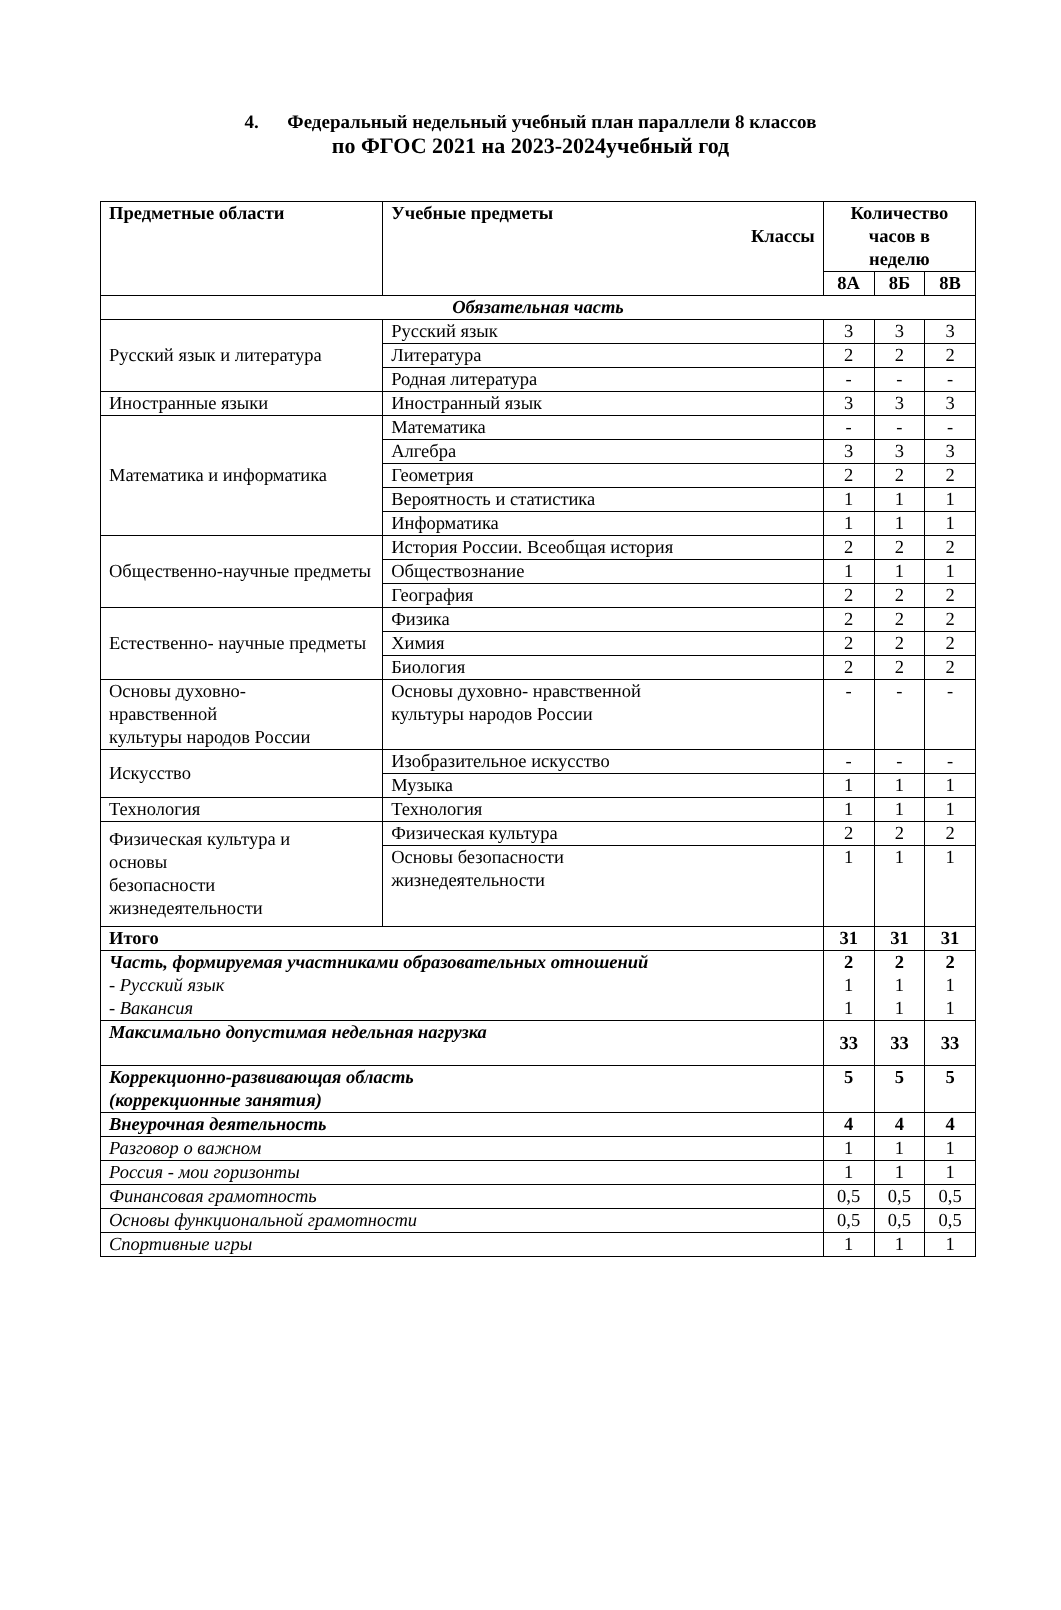4. Федеральный недельный учебный план параллели 8 классов
по ФГОС 2021 на 2023-2024учебный год
| Предметные области | Учебные предметы Классы | Количество часов в неделю | | |
| --- | --- | --- | --- | --- |
| | | 8А | 8Б | 8В |
| Обязательная часть | | | | |
| Русский язык и литература | Русский язык | 3 | 3 | 3 |
| | Литература | 2 | 2 | 2 |
| | Родная литература | - | - | - |
| Иностранные языки | Иностранный язык | 3 | 3 | 3 |
| Математика и информатика | Математика | - | - | - |
| | Алгебра | 3 | 3 | 3 |
| | Геометрия | 2 | 2 | 2 |
| | Вероятность и статистика | 1 | 1 | 1 |
| | Информатика | 1 | 1 | 1 |
| Общественно-научные предметы | История России. Всеобщая история | 2 | 2 | 2 |
| | Обществознание | 1 | 1 | 1 |
| | География | 2 | 2 | 2 |
| Естественно- научные предметы | Физика | 2 | 2 | 2 |
| | Химия | 2 | 2 | 2 |
| | Биология | 2 | 2 | 2 |
| Основы духовно- нравственной культуры народов России | Основы духовно- нравственной культуры народов России | - | - | - |
| Искусство | Изобразительное искусство | - | - | - |
| | Музыка | 1 | 1 | 1 |
| Технология | Технология | 1 | 1 | 1 |
| Физическая культура и основы безопасности жизнедеятельности | Физическая культура | 2 | 2 | 2 |
| | Основы безопасности жизнедеятельности | 1 | 1 | 1 |
| Итого | | 31 | 31 | 31 |
| Часть, формируемая участниками образовательных отношений - Русский язык - Вакансия | | 2 1 1 | 2 1 1 | 2 1 1 |
| Максимально допустимая недельная нагрузка | | 33 | 33 | 33 |
| Коррекционно-развивающая область (коррекционные занятия) | | 5 | 5 | 5 |
| Внеурочная деятельность | | 4 | 4 | 4 |
| Разговор о важном | | 1 | 1 | 1 |
| Россия - мои горизонты | | 1 | 1 | 1 |
| Финансовая грамотность | | 0,5 | 0,5 | 0,5 |
| Основы функциональной грамотности | | 0,5 | 0,5 | 0,5 |
| Спортивные игры | | 1 | 1 | 1 |